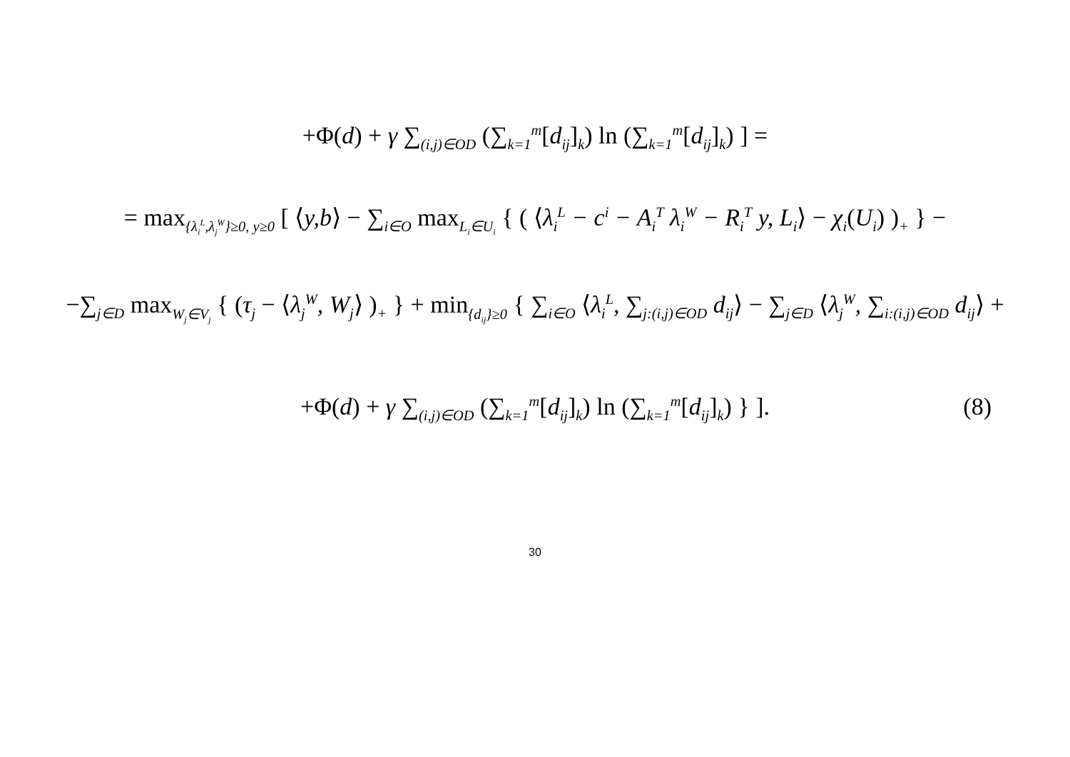+Φ(d) + γ ∑<sub>(i,j)∈OD</sub> (∑<sub>k=1</sub><sup>m</sup>[d<sub>ij</sub>]<sub>k</sub>) ln (∑<sub>k=1</sub><sup>m</sup>[d<sub>ij</sub>]<sub>k</sub>) ] =
= max<sub>{λ<sub>i</sub><sup>L</sup>,λ<sub>j</sub><sup>W</sup>}≥0, y≥0</sub> [ ⟨y,b⟩ − ∑<sub>i∈O</sub> max<sub>L<sub>i</sub>∈U<sub>i</sub></sub> { ( ⟨λ<sub>i</sub><sup>L</sup> − c<sup>i</sup> − A<sub>i</sub><sup>T</sup> λ<sub>i</sub><sup>W</sup> − R<sub>i</sub><sup>T</sup> y, L<sub>i</sub>⟩ − χ<sub>i</sub>(U<sub>i</sub>) )<sub>+</sub> } −
−∑<sub>j∈D</sub> max<sub>W<sub>j</sub>∈V<sub>j</sub></sub> { (τ<sub>j</sub> − ⟨λ<sub>j</sub><sup>W</sup>, W<sub>j</sub>⟩ )<sub>+</sub> } + min<sub>{d<sub>ij</sub>}≥0</sub> { ∑<sub>i∈O</sub> ⟨λ<sub>i</sub><sup>L</sup>, ∑<sub>j:(i,j)∈OD</sub> d<sub>ij</sub>⟩ − ∑<sub>j∈D</sub> ⟨λ<sub>j</sub><sup>W</sup>, ∑<sub>i:(i,j)∈OD</sub> d<sub>ij</sub>⟩ +
+Φ(d) + γ ∑<sub>(i,j)∈OD</sub> (∑<sub>k=1</sub><sup>m</sup>[d<sub>ij</sub>]<sub>k</sub>) ln (∑<sub>k=1</sub><sup>m</sup>[d<sub>ij</sub>]<sub>k</sub>) } ]. (8)
30